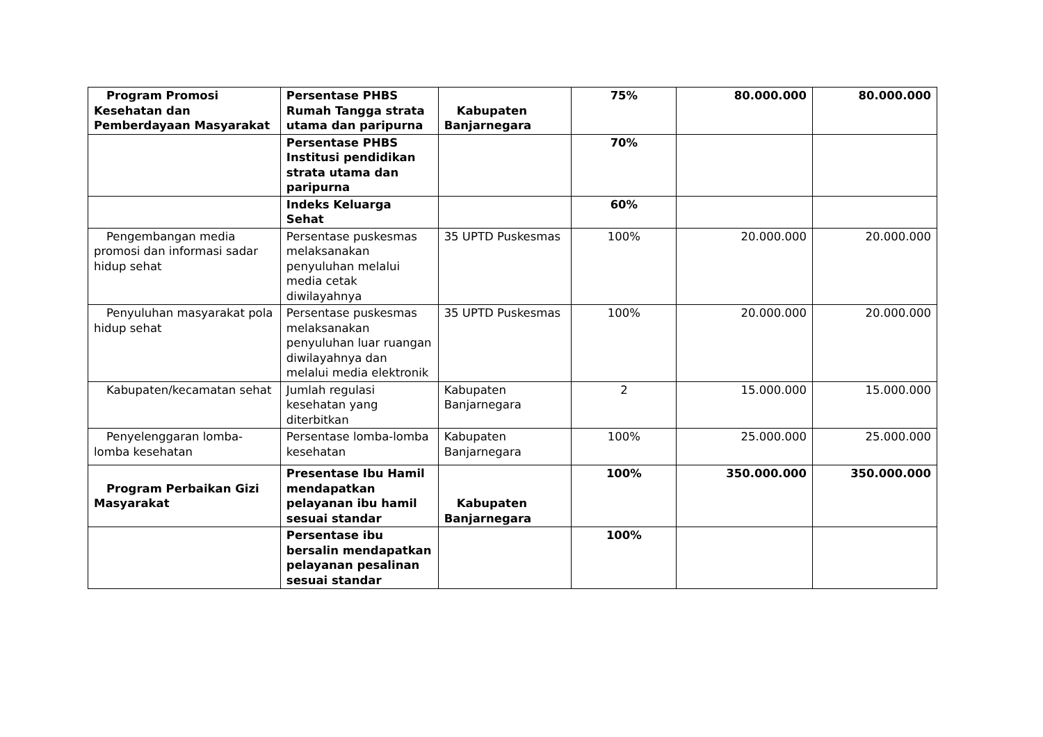| Program Promosi Kesehatan dan Pemberdayaan Masyarakat | Persentase PHBS Rumah Tangga strata utama dan paripurna | Kabupaten Banjarnegara | 75% | 80.000.000 | 80.000.000 |
| | Persentase PHBS Institusi pendidikan strata utama dan paripurna | | 70% | | |
| | Indeks Keluarga Sehat | | 60% | | |
| Pengembangan media promosi dan informasi sadar hidup sehat | Persentase puskesmas melaksanakan penyuluhan melalui media cetak diwilayahnya | 35 UPTD Puskesmas | 100% | 20.000.000 | 20.000.000 |
| Penyuluhan masyarakat pola hidup sehat | Persentase puskesmas melaksanakan penyuluhan luar ruangan diwilayahnya dan melalui media elektronik | 35 UPTD Puskesmas | 100% | 20.000.000 | 20.000.000 |
| Kabupaten/kecamatan sehat | Jumlah regulasi kesehatan yang diterbitkan | Kabupaten Banjarnegara | 2 | 15.000.000 | 15.000.000 |
| Penyelenggaran lomba-lomba kesehatan | Persentase lomba-lomba kesehatan | Kabupaten Banjarnegara | 100% | 25.000.000 | 25.000.000 |
| Program Perbaikan Gizi Masyarakat | Presentase Ibu Hamil mendapatkan pelayanan ibu hamil sesuai standar | Kabupaten Banjarnegara | 100% | 350.000.000 | 350.000.000 |
| | Persentase ibu bersalin mendapatkan pelayanan pesalinan sesuai standar | | 100% | | |